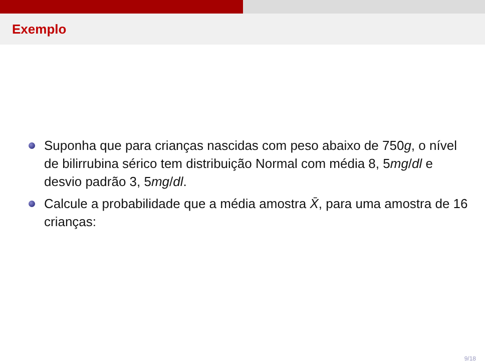Exemplo
Suponha que para crianças nascidas com peso abaixo de 750g, o nível de bilirrubina sérico tem distribuição Normal com média 8, 5mg/dl e desvio padrão 3, 5mg/dl.
Calcule a probabilidade que a média amostra X̄, para uma amostra de 16 crianças:
9/18